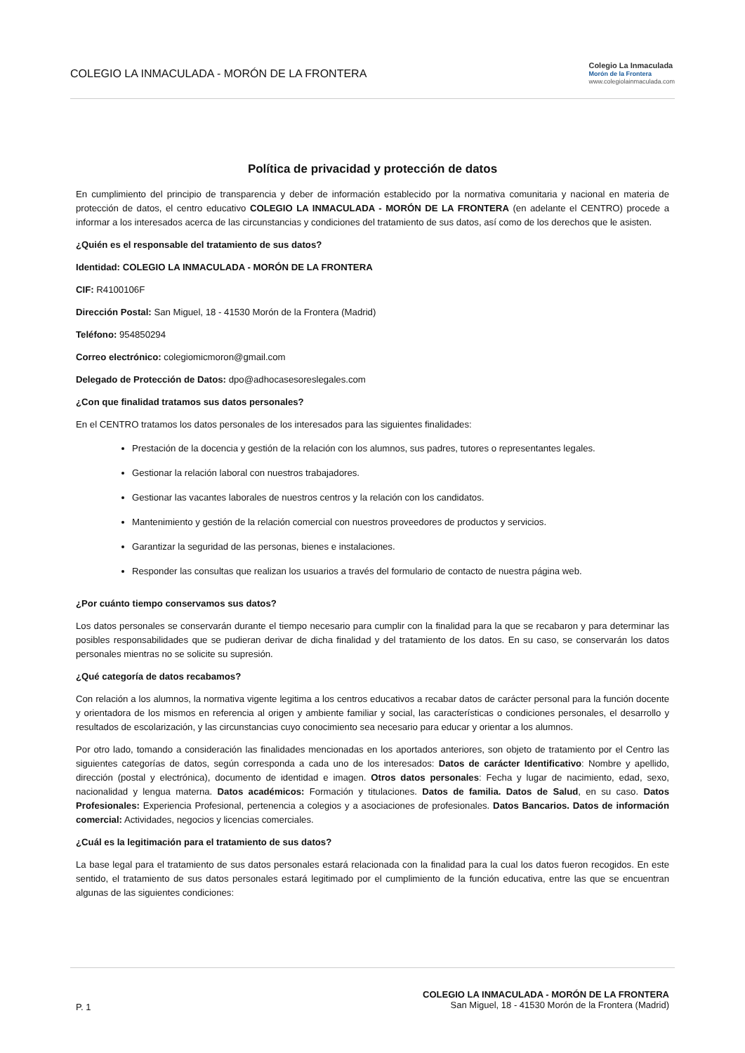COLEGIO LA INMACULADA - MORÓN DE LA FRONTERA
Colegio La Inmaculada
Morón de la Frontera
www.colegiolainmaculada.com
Política de privacidad y protección de datos
En cumplimiento del principio de transparencia y deber de información establecido por la normativa comunitaria y nacional en materia de protección de datos, el centro educativo COLEGIO LA INMACULADA - MORÓN DE LA FRONTERA (en adelante el CENTRO) procede a informar a los interesados acerca de las circunstancias y condiciones del tratamiento de sus datos, así como de los derechos que le asisten.
¿Quién es el responsable del tratamiento de sus datos?
Identidad: COLEGIO LA INMACULADA - MORÓN DE LA FRONTERA
CIF: R4100106F
Dirección Postal: San Miguel, 18 - 41530 Morón de la Frontera (Madrid)
Teléfono: 954850294
Correo electrónico: colegiomicmoron@gmail.com
Delegado de Protección de Datos: dpo@adhocasesoreslegales.com
¿Con que finalidad tratamos sus datos personales?
En el CENTRO tratamos los datos personales de los interesados para las siguientes finalidades:
Prestación de la docencia y gestión de la relación con los alumnos, sus padres, tutores o representantes legales.
Gestionar la relación laboral con nuestros trabajadores.
Gestionar las vacantes laborales de nuestros centros y la relación con los candidatos.
Mantenimiento y gestión de la relación comercial con nuestros proveedores de productos y servicios.
Garantizar la seguridad de las personas, bienes e instalaciones.
Responder las consultas que realizan los usuarios a través del formulario de contacto de nuestra página web.
¿Por cuánto tiempo conservamos sus datos?
Los datos personales se conservarán durante el tiempo necesario para cumplir con la finalidad para la que se recabaron y para determinar las posibles responsabilidades que se pudieran derivar de dicha finalidad y del tratamiento de los datos. En su caso, se conservarán los datos personales mientras no se solicite su supresión.
¿Qué categoría de datos recabamos?
Con relación a los alumnos, la normativa vigente legitima a los centros educativos a recabar datos de carácter personal para la función docente y orientadora de los mismos en referencia al origen y ambiente familiar y social, las características o condiciones personales, el desarrollo y resultados de escolarización, y las circunstancias cuyo conocimiento sea necesario para educar y orientar a los alumnos.
Por otro lado, tomando a consideración las finalidades mencionadas en los aportados anteriores, son objeto de tratamiento por el Centro las siguientes categorías de datos, según corresponda a cada uno de los interesados: Datos de carácter Identificativo: Nombre y apellido, dirección (postal y electrónica), documento de identidad e imagen. Otros datos personales: Fecha y lugar de nacimiento, edad, sexo, nacionalidad y lengua materna. Datos académicos: Formación y titulaciones. Datos de familia. Datos de Salud, en su caso. Datos Profesionales: Experiencia Profesional, pertenencia a colegios y a asociaciones de profesionales. Datos Bancarios. Datos de información comercial: Actividades, negocios y licencias comerciales.
¿Cuál es la legitimación para el tratamiento de sus datos?
La base legal para el tratamiento de sus datos personales estará relacionada con la finalidad para la cual los datos fueron recogidos. En este sentido, el tratamiento de sus datos personales estará legitimado por el cumplimiento de la función educativa, entre las que se encuentran algunas de las siguientes condiciones:
P. 1
COLEGIO LA INMACULADA - MORÓN DE LA FRONTERA
San Miguel, 18 - 41530 Morón de la Frontera (Madrid)